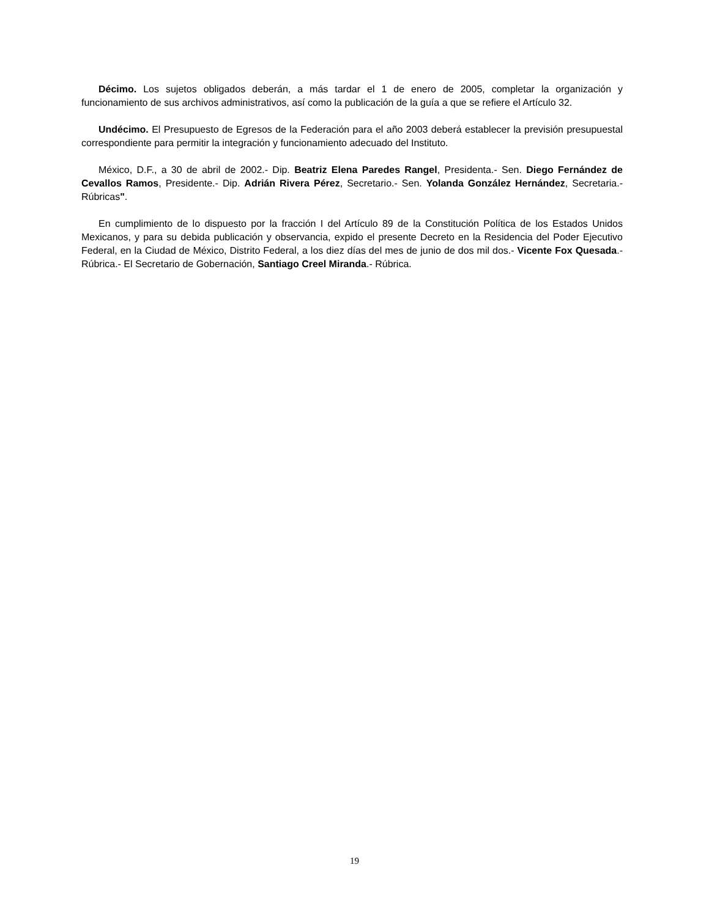Décimo. Los sujetos obligados deberán, a más tardar el 1 de enero de 2005, completar la organización y funcionamiento de sus archivos administrativos, así como la publicación de la guía a que se refiere el Artículo 32.
Undécimo. El Presupuesto de Egresos de la Federación para el año 2003 deberá establecer la previsión presupuestal correspondiente para permitir la integración y funcionamiento adecuado del Instituto.
México, D.F., a 30 de abril de 2002.- Dip. Beatriz Elena Paredes Rangel, Presidenta.- Sen. Diego Fernández de Cevallos Ramos, Presidente.- Dip. Adrián Rivera Pérez, Secretario.- Sen. Yolanda González Hernández, Secretaria.- Rúbricas".
En cumplimiento de lo dispuesto por la fracción I del Artículo 89 de la Constitución Política de los Estados Unidos Mexicanos, y para su debida publicación y observancia, expido el presente Decreto en la Residencia del Poder Ejecutivo Federal, en la Ciudad de México, Distrito Federal, a los diez días del mes de junio de dos mil dos.- Vicente Fox Quesada.- Rúbrica.- El Secretario de Gobernación, Santiago Creel Miranda.- Rúbrica.
19